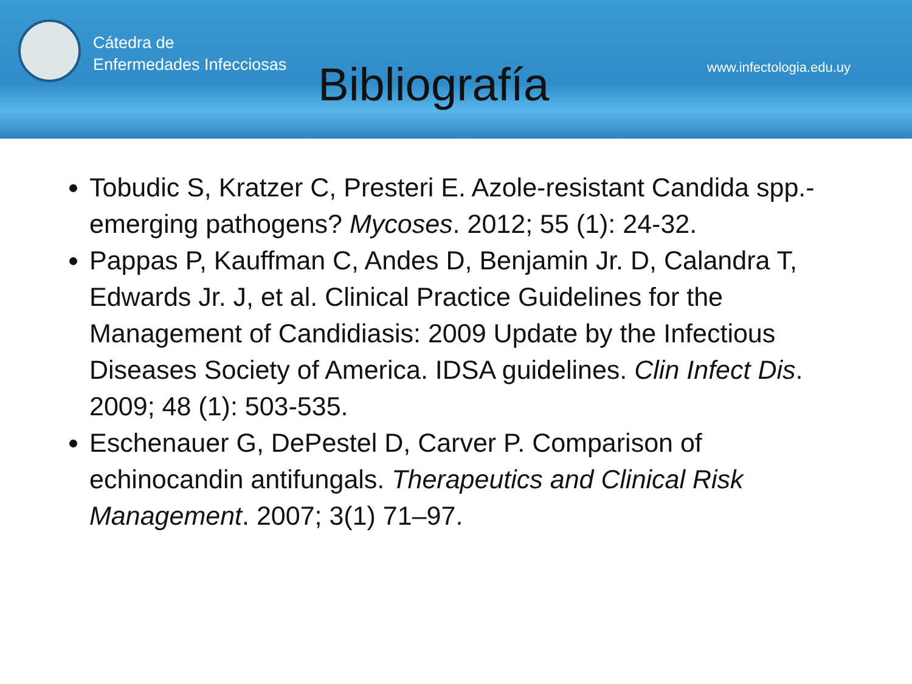Cátedra de
Enfermedades Infecciosas
Bibliografía
www.infectologia.edu.uy
Tobudic S, Kratzer C, Presteri E. Azole-resistant Candida spp.-emerging pathogens? Mycoses. 2012; 55 (1): 24-32.
Pappas P, Kauffman C, Andes D, Benjamin Jr. D, Calandra T, Edwards Jr. J, et al. Clinical Practice Guidelines for the Management of Candidiasis: 2009 Update by the Infectious Diseases Society of America. IDSA guidelines. Clin Infect Dis. 2009; 48 (1): 503-535.
Eschenauer G, DePestel D, Carver P. Comparison of echinocandin antifungals. Therapeutics and Clinical Risk Management. 2007; 3(1) 71–97.